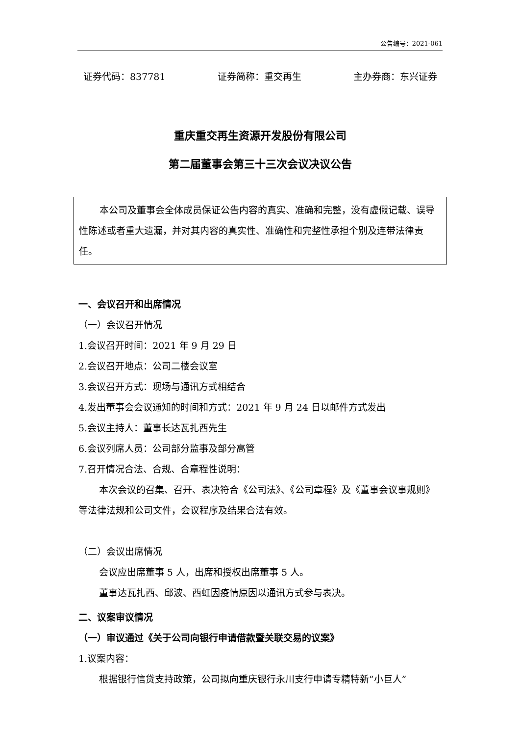公告编号：2021-061
证券代码：837781 证券简称：重交再生 主办券商：东兴证券
重庆重交再生资源开发股份有限公司
第二届董事会第三十三次会议决议公告
本公司及董事会全体成员保证公告内容的真实、准确和完整，没有虚假记载、误导性陈述或者重大遗漏，并对其内容的真实性、准确性和完整性承担个别及连带法律责任。
一、会议召开和出席情况
（一）会议召开情况
1.会议召开时间：2021 年 9 月 29 日
2.会议召开地点：公司二楼会议室
3.会议召开方式：现场与通讯方式相结合
4.发出董事会会议通知的时间和方式：2021 年 9 月 24 日以邮件方式发出
5.会议主持人：董事长达瓦扎西先生
6.会议列席人员：公司部分监事及部分高管
7.召开情况合法、合规、合章程性说明：
本次会议的召集、召开、表决符合《公司法》、《公司章程》及《董事会议事规则》等法律法规和公司文件，会议程序及结果合法有效。
（二）会议出席情况
会议应出席董事 5 人，出席和授权出席董事 5 人。
董事达瓦扎西、邱波、西虹因疫情原因以通讯方式参与表决。
二、议案审议情况
（一）审议通过《关于公司向银行申请借款暨关联交易的议案》
1.议案内容：
根据银行信贷支持政策，公司拟向重庆银行永川支行申请专精特新“小巨人”